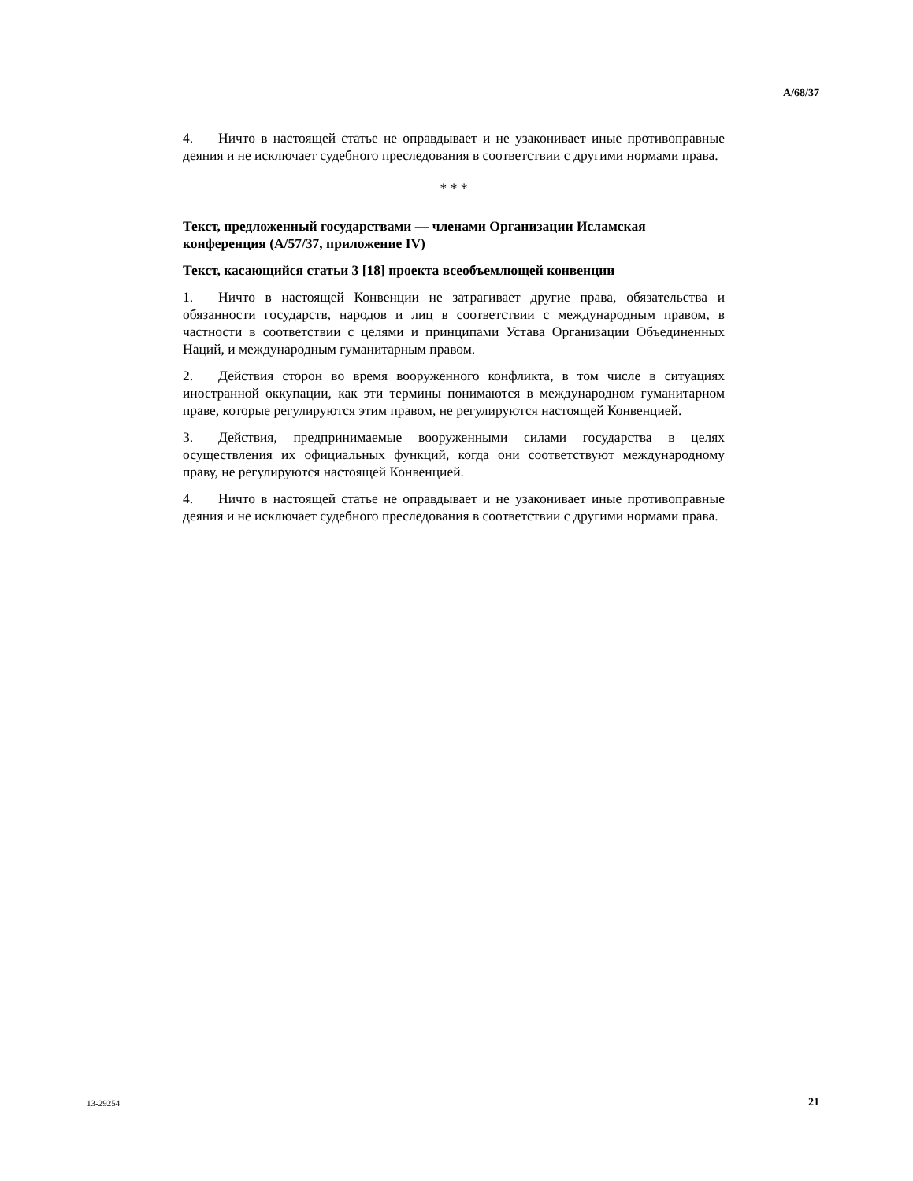A/68/37
4. Ничто в настоящей статье не оправдывает и не узаконивает иные противоправные деяния и не исключает судебного преследования в соответствии с другими нормами права.
* * *
Текст, предложенный государствами — членами Организации Исламская конференция (A/57/37, приложение IV)
Текст, касающийся статьи 3 [18] проекта всеобъемлющей конвенции
1. Ничто в настоящей Конвенции не затрагивает другие права, обязательства и обязанности государств, народов и лиц в соответствии с международным правом, в частности в соответствии с целями и принципами Устава Организации Объединенных Наций, и международным гуманитарным правом.
2. Действия сторон во время вооруженного конфликта, в том числе в ситуациях иностранной оккупации, как эти термины понимаются в международном гуманитарном праве, которые регулируются этим правом, не регулируются настоящей Конвенцией.
3. Действия, предпринимаемые вооруженными силами государства в целях осуществления их официальных функций, когда они соответствуют международному праву, не регулируются настоящей Конвенцией.
4. Ничто в настоящей статье не оправдывает и не узаконивает иные противоправные деяния и не исключает судебного преследования в соответствии с другими нормами права.
13-29254 21